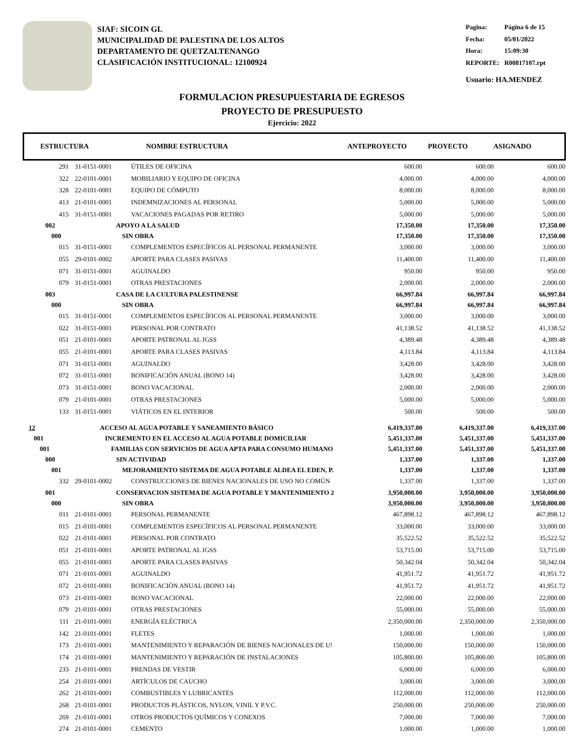SIAF: SICOIN GL
MUNICIPALIDAD DE PALESTINA DE LOS ALTOS
DEPARTAMENTO DE QUETZALTENANGO
CLASIFICACIÓN INSTITUCIONAL: 12100924
| Pagina: | Página 6 de 15 |
| Fecha: | 05/01/2022 |
| Hora: | 15:09:30 |
| REPORTE: | R00817107.rpt |
Usuario: HA.MENDEZ
FORMULACION PRESUPUESTARIA DE EGRESOS
PROYECTO DE PRESUPUESTO
Ejercicio: 2022
ESTRUCTURA NOMBRE ESTRUCTURA ANTEPROYECTO PROYECTO ASIGNADO
| 291 | 31-0151-0001 | ÚTILES DE OFICINA | 600.00 | 600.00 | 600.00 |
| 322 | 22-0101-0001 | MOBILIARIO Y EQUIPO DE OFICINA | 4,000.00 | 4,000.00 | 4,000.00 |
| 328 | 22-0101-0001 | EQUIPO DE CÓMPUTO | 8,000.00 | 8,000.00 | 8,000.00 |
| 413 | 21-0101-0001 | INDEMNIZACIONES AL PERSONAL | 5,000.00 | 5,000.00 | 5,000.00 |
| 415 | 31-0151-0001 | VACACIONES PAGADAS POR RETIRO | 5,000.00 | 5,000.00 | 5,000.00 |
| 002 | APOYO A LA SALUD | | 17,350.00 | 17,350.00 | 17,350.00 |
| 000 | SIN OBRA | | 17,350.00 | 17,350.00 | 17,350.00 |
| 015 | 31-0151-0001 | COMPLEMENTOS ESPECÍFICOS AL PERSONAL PERMANENTE | 3,000.00 | 3,000.00 | 3,000.00 |
| 055 | 29-0101-0002 | APORTE PARA CLASES PASIVAS | 11,400.00 | 11,400.00 | 11,400.00 |
| 071 | 31-0151-0001 | AGUINALDO | 950.00 | 950.00 | 950.00 |
| 079 | 31-0151-0001 | OTRAS PRESTACIONES | 2,000.00 | 2,000.00 | 2,000.00 |
| 003 | CASA DE LA CULTURA PALESTINENSE | | 66,997.84 | 66,997.84 | 66,997.84 |
| 000 | SIN OBRA | | 66,997.84 | 66,997.84 | 66,997.84 |
| 015 | 31-0151-0001 | COMPLEMENTOS ESPECÍFICOS AL PERSONAL PERMANENTE | 3,000.00 | 3,000.00 | 3,000.00 |
| 022 | 31-0151-0001 | PERSONAL POR CONTRATO | 41,138.52 | 41,138.52 | 41,138.52 |
| 051 | 21-0101-0001 | APORTE PATRONAL AL IGSS | 4,389.48 | 4,389.48 | 4,389.48 |
| 055 | 21-0101-0001 | APORTE PARA CLASES PASIVAS | 4,113.84 | 4,113.84 | 4,113.84 |
| 071 | 31-0151-0001 | AGUINALDO | 3,428.00 | 3,428.00 | 3,428.00 |
| 072 | 31-0151-0001 | BONIFICACIÓN ANUAL (BONO 14) | 3,428.00 | 3,428.00 | 3,428.00 |
| 073 | 31-0151-0001 | BONO VACACIONAL | 2,000.00 | 2,000.00 | 2,000.00 |
| 079 | 21-0101-0001 | OTRAS PRESTACIONES | 5,000.00 | 5,000.00 | 5,000.00 |
| 133 | 31-0151-0001 | VIÁTICOS EN EL INTERIOR | 500.00 | 500.00 | 500.00 |
| 12 | ACCESO AL AGUA POTABLE Y SANEAMIENTO BÁSICO | | 6,419,337.00 | 6,419,337.00 | 6,419,337.00 |
| 001 | INCREMENTO EN EL ACCESO AL AGUA POTABLE DOMICILIAR | | 5,451,337.00 | 5,451,337.00 | 5,451,337.00 |
| 001 | FAMILIAS CON SERVICIOS DE AGUA APTA PARA CONSUMO HUMANO | | 5,451,337.00 | 5,451,337.00 | 5,451,337.00 |
| 000 | SIN ACTIVIDAD | | 1,337.00 | 1,337.00 | 1,337.00 |
| 001 | MEJORAMIENTO SISTEMA DE AGUA POTABLE ALDEA EL EDEN, P. | | 1,337.00 | 1,337.00 | 1,337.00 |
| 332 | 29-0101-0002 | CONSTRUCCIONES DE BIENES NACIONALES DE USO NO COMÚN | 1,337.00 | 1,337.00 | 1,337.00 |
| 001 | CONSERVACION SISTEMA DE AGUA POTABLE Y MANTENIMIENTO 2 | | 3,950,000.00 | 3,950,000.00 | 3,950,000.00 |
| 000 | SIN OBRA | | 3,950,000.00 | 3,950,000.00 | 3,950,000.00 |
| 011 | 21-0101-0001 | PERSONAL PERMANENTE | 467,898.12 | 467,898.12 | 467,898.12 |
| 015 | 21-0101-0001 | COMPLEMENTOS ESPECÍFICOS AL PERSONAL PERMANENTE | 33,000.00 | 33,000.00 | 33,000.00 |
| 022 | 21-0101-0001 | PERSONAL POR CONTRATO | 35,522.52 | 35,522.52 | 35,522.52 |
| 051 | 21-0101-0001 | APORTE PATRONAL AL IGSS | 53,715.00 | 53,715.00 | 53,715.00 |
| 055 | 21-0101-0001 | APORTE PARA CLASES PASIVAS | 50,342.04 | 50,342.04 | 50,342.04 |
| 071 | 21-0101-0001 | AGUINALDO | 41,951.72 | 41,951.72 | 41,951.72 |
| 072 | 21-0101-0001 | BONIFICACIÓN ANUAL (BONO 14) | 41,951.72 | 41,951.72 | 41,951.72 |
| 073 | 21-0101-0001 | BONO VACACIONAL | 22,000.00 | 22,000.00 | 22,000.00 |
| 079 | 21-0101-0001 | OTRAS PRESTACIONES | 55,000.00 | 55,000.00 | 55,000.00 |
| 111 | 21-0101-0001 | ENERGÍA ELÉCTRICA | 2,350,000.00 | 2,350,000.00 | 2,350,000.00 |
| 142 | 21-0101-0001 | FLETES | 1,000.00 | 1,000.00 | 1,000.00 |
| 173 | 21-0101-0001 | MANTENIMIENTO Y REPARACIÓN DE BIENES NACIONALES DE U! | 150,000.00 | 150,000.00 | 150,000.00 |
| 174 | 21-0101-0001 | MANTENIMIENTO Y REPARACIÓN DE INSTALACIONES | 105,800.00 | 105,800.00 | 105,800.00 |
| 233 | 21-0101-0001 | PRENDAS DE VESTIR | 6,000.00 | 6,000.00 | 6,000.00 |
| 254 | 21-0101-0001 | ARTÍCULOS DE CAUCHO | 3,000.00 | 3,000.00 | 3,000.00 |
| 262 | 21-0101-0001 | COMBUSTIBLES Y LUBRICANTES | 112,000.00 | 112,000.00 | 112,000.00 |
| 268 | 21-0101-0001 | PRODUCTOS PLÁSTICOS, NYLON, VINIL Y P.V.C. | 250,000.00 | 250,000.00 | 250,000.00 |
| 269 | 21-0101-0001 | OTROS PRODUCTOS QUÍMICOS Y CONEXOS | 7,000.00 | 7,000.00 | 7,000.00 |
| 274 | 21-0101-0001 | CEMENTO | 1,000.00 | 1,000.00 | 1,000.00 |